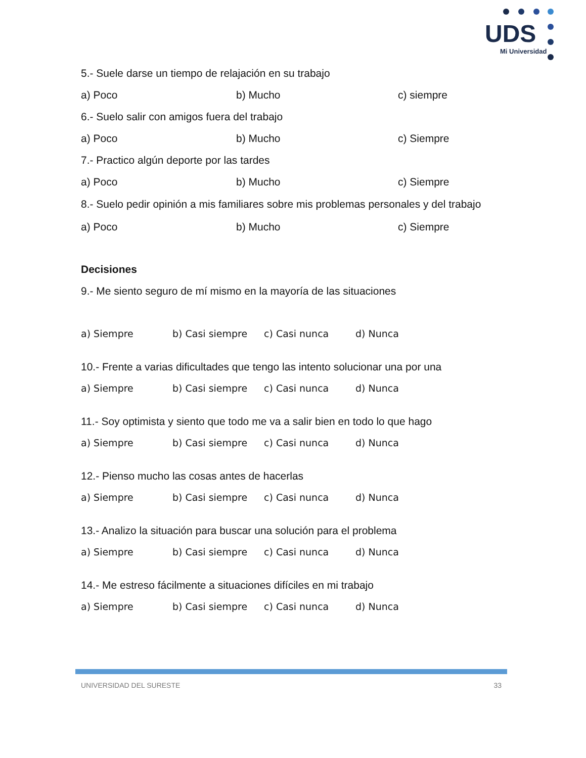UDS
Mi Universidad
5.- Suele darse un tiempo de relajación en su trabajo
a) Poco b) Mucho c) siempre
6.- Suelo salir con amigos fuera del trabajo
a) Poco b) Mucho c) Siempre
7.- Practico algún deporte por las tardes
a) Poco b) Mucho c) Siempre
8.- Suelo pedir opinión a mis familiares sobre mis problemas personales y del trabajo
a) Poco b) Mucho c) Siempre
Decisiones
9.- Me siento seguro de mí mismo en la mayoría de las situaciones
a) Siempre b) Casi siempre c) Casi nunca d) Nunca
10.- Frente a varias dificultades que tengo las intento solucionar una por una
a) Siempre b) Casi siempre c) Casi nunca d) Nunca
11.- Soy optimista y siento que todo me va a salir bien en todo lo que hago
a) Siempre b) Casi siempre c) Casi nunca d) Nunca
12.- Pienso mucho las cosas antes de hacerlas
a) Siempre b) Casi siempre c) Casi nunca d) Nunca
13.- Analizo la situación para buscar una solución para el problema
a) Siempre b) Casi siempre c) Casi nunca d) Nunca
14.- Me estreso fácilmente a situaciones difíciles en mi trabajo
a) Siempre b) Casi siempre c) Casi nunca d) Nunca
UNIVERSIDAD DEL SURESTE 33